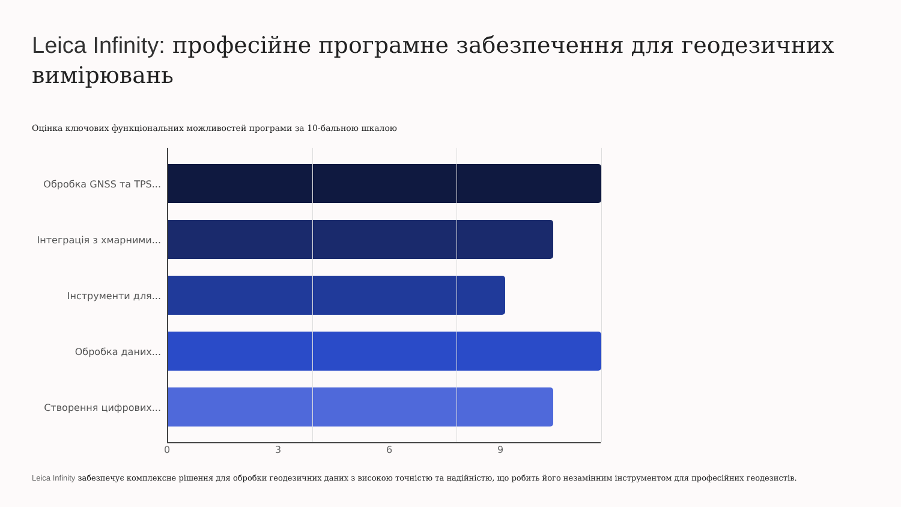Leica Infinity: професійне програмне забезпечення для геодезичних вимірювань
Оцінка ключових функціональних можливостей програми за 10-бальною шкалою
Обробка GNSS та TPS...
Інтеграція з хмарними...
Інструменти для...
Обробка даних...
Створення цифрових...
0369
Leica Infinity забезпечує комплексне рішення для обробки геодезичних даних з високою точністю та надійністю, що робить його незамінним інструментом для професійних геодезистів.